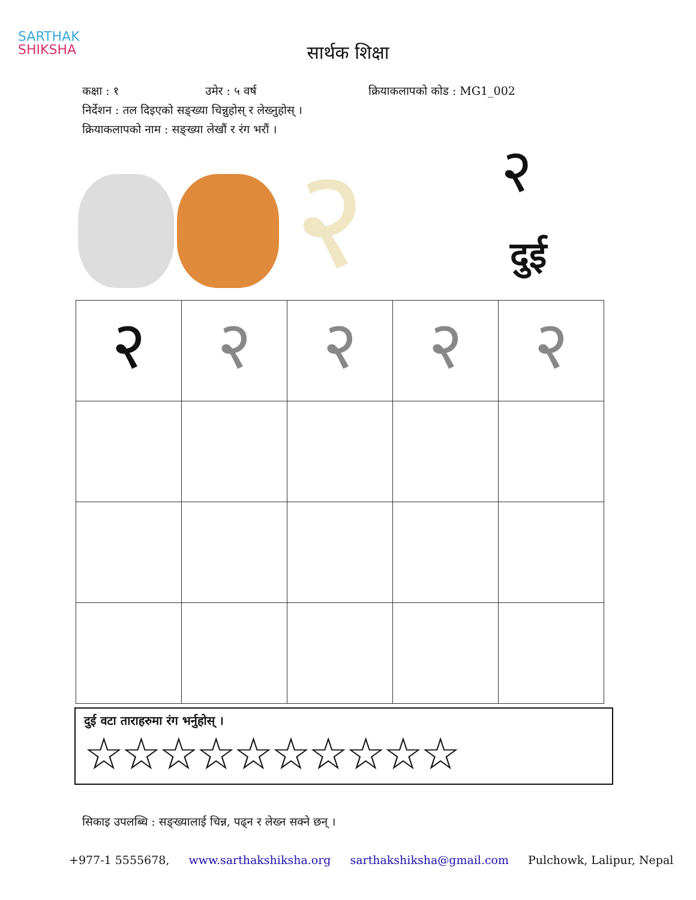SARTHAK
SHIKSHA
सार्थक शिक्षा
कक्षा : १ उमेर : ५ वर्ष क्रियाकलापको कोड : MG1_002
निर्देशन : तल दिइएको सङ्ख्या चिन्नुहोस् र लेख्नुहोस् ।
क्रियाकलापको नाम : सङ्ख्या लेखौं र रंग भरौं ।
२ २
दुई
| २ | २ | २ | २ | २ |
दुई वटा ताराहरुमा रंग भर्नुहोस् ।
☆☆☆☆☆☆☆☆☆☆
सिकाइ उपलब्धि : सङ्ख्यालाई चिन्न, पढ्न र लेख्न सक्ने छन् ।
+977-1 5555678, www.sarthakshiksha.org sarthakshiksha@gmail.com Pulchowk, Lalipur, Nepal